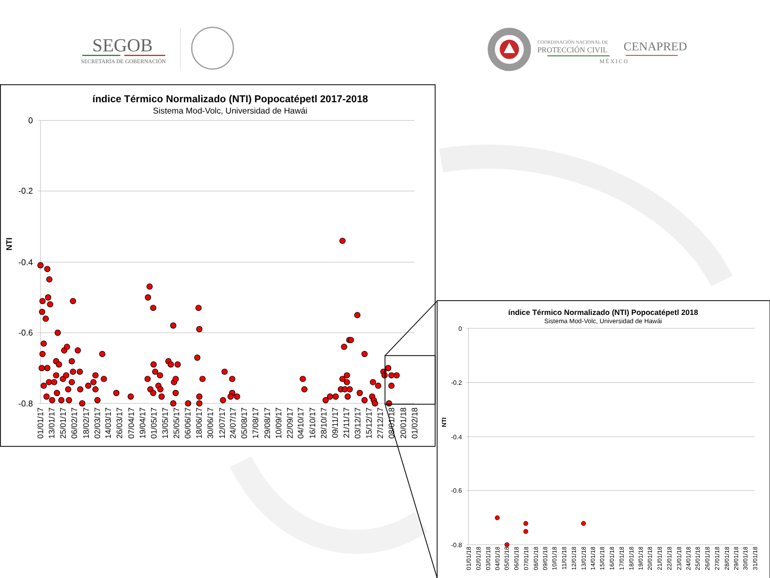SEGOB
SECRETARÍA DE GOBERNACIÓN
COORDINACIÓN NACIONAL DE
PROTECCIÓN CIVIL
MÉXICO
CENAPRED
índice Térmico Normalizado (NTI) Popocatépetl 2017-2018
Sistema Mod-Volc, Universidad de Hawái
0
-0.2
-0.4
-0.6
-0.8
NTI
01/01/17
13/01/17
25/01/17
06/02/17
18/02/17
02/03/17
14/03/17
26/03/17
07/04/17
19/04/17
01/05/17
13/05/17
25/05/17
06/06/17
18/06/17
30/06/17
12/07/17
24/07/17
05/08/17
17/08/17
29/08/17
10/09/17
22/09/17
04/10/17
16/10/17
28/10/17
09/11/17
21/11/17
03/12/17
15/12/17
27/12/17
08/01/18
20/01/18
01/02/18
índice Térmico Normalizado (NTI) Popocatépetl 2018
Sistema Mod-Volc, Universidad de Hawái
0
-0.2
-0.4
-0.6
-0.8
NTI
01/01/18
02/01/18
03/01/18
04/01/18
05/01/18
06/01/18
07/01/18
08/01/18
09/01/18
10/01/18
11/01/18
12/01/18
13/01/18
14/01/18
15/01/18
16/01/18
17/01/18
18/01/18
19/01/18
20/01/18
21/01/18
22/01/18
23/01/18
24/01/18
25/01/18
26/01/18
27/01/18
28/01/18
29/01/18
30/01/18
31/01/18